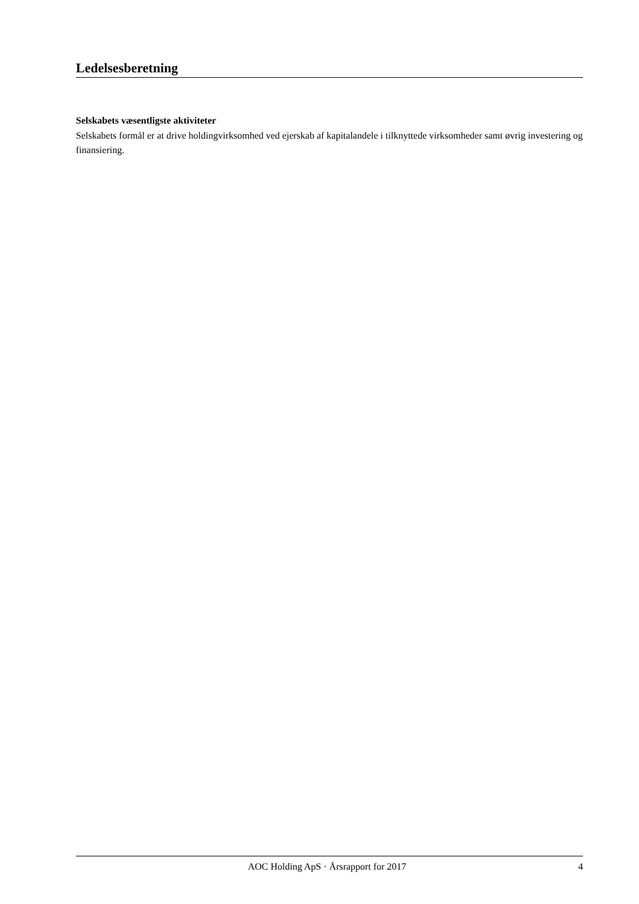Ledelsesberetning
Selskabets væsentligste aktiviteter
Selskabets formål er at drive holdingvirksomhed ved ejerskab af kapitalandele i tilknyttede virksomheder samt øvrig investering og finansiering.
AOC Holding ApS · Årsrapport for 2017 4